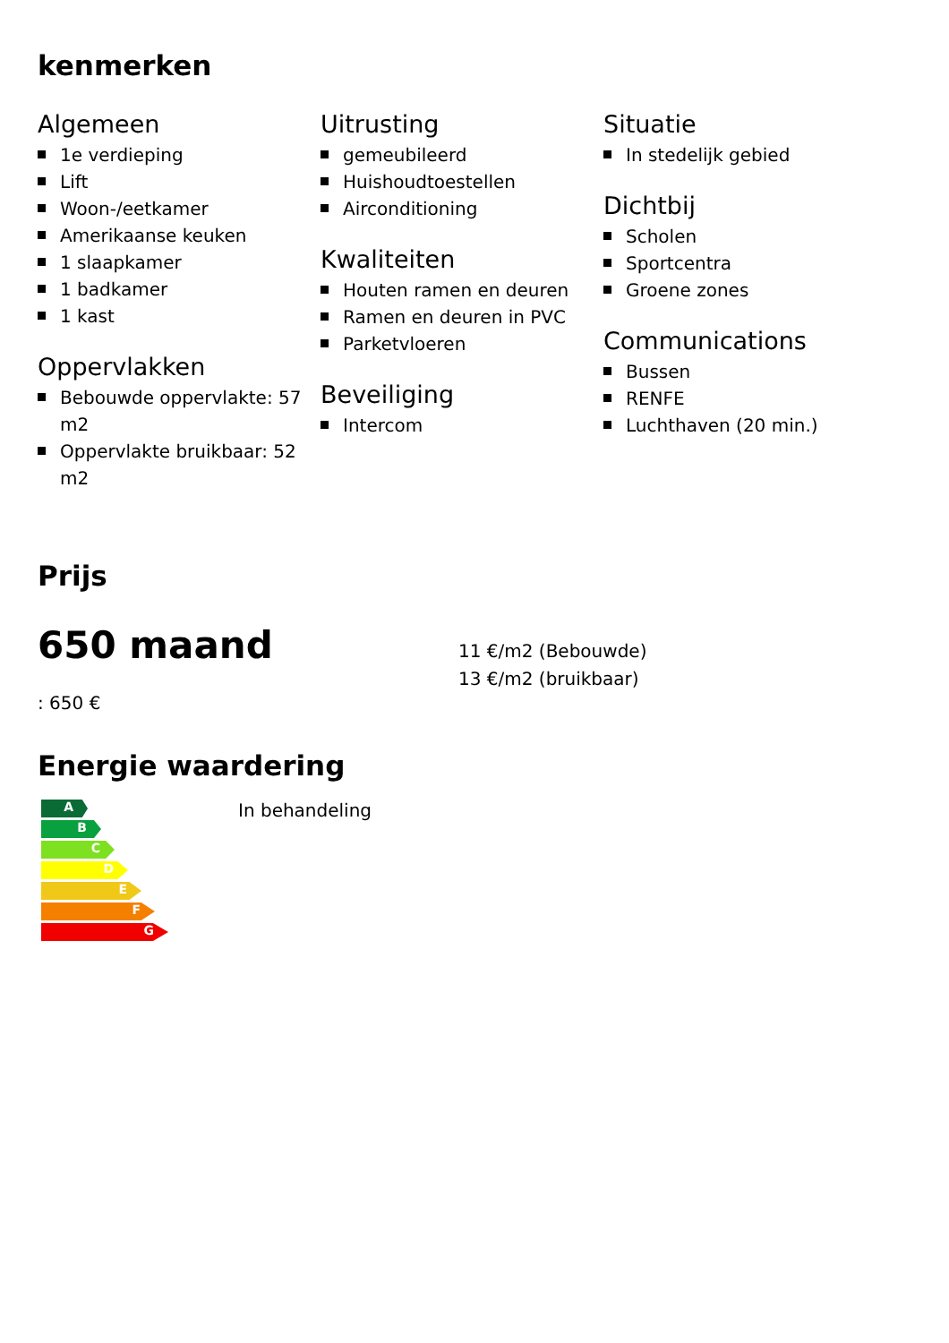kenmerken
Algemeen
1e verdieping
Lift
Woon-/eetkamer
Amerikaanse keuken
1 slaapkamer
1 badkamer
1 kast
Oppervlakken
Bebouwde oppervlakte: 57 m2
Oppervlakte bruikbaar: 52 m2
Uitrusting
gemeubileerd
Huishoudtoestellen
Airconditioning
Kwaliteiten
Houten ramen en deuren
Ramen en deuren in PVC
Parketvloeren
Beveiliging
Intercom
Situatie
In stedelijk gebied
Dichtbij
Scholen
Sportcentra
Groene zones
Communications
Bussen
RENFE
Luchthaven (20 min.)
Prijs
650 maand
: 650 €
11 €/m2 (Bebouwde)
13 €/m2 (bruikbaar)
Energie waardering
A
B
C
D
E
F
G
In behandeling